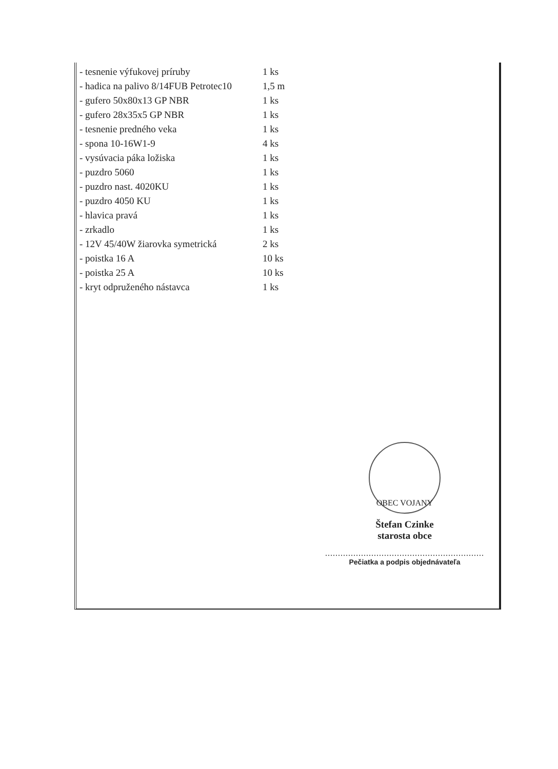| - tesnenie výfukovej príruby | 1 ks |
| - hadica na palivo 8/14FUB Petrotec10 | 1,5 m |
| - gufero 50x80x13 GP NBR | 1 ks |
| - gufero 28x35x5 GP NBR | 1 ks |
| - tesnenie predného veka | 1 ks |
| - spona 10-16W1-9 | 4 ks |
| - vysúvacia páka ložiska | 1 ks |
| - puzdro 5060 | 1 ks |
| - puzdro nast. 4020KU | 1 ks |
| - puzdro 4050 KU | 1 ks |
| - hlavica pravá | 1 ks |
| - zrkadlo | 1 ks |
| - 12V 45/40W žiarovka symetrická | 2 ks |
| - poistka 16 A | 10 ks |
| - poistka 25 A | 10 ks |
| - kryt odpruženého nástavca | 1 ks |
OBEC VOJANY
Štefan Czinke
starosta obce
..............................................................
Pečiatka a podpis objednávateľa